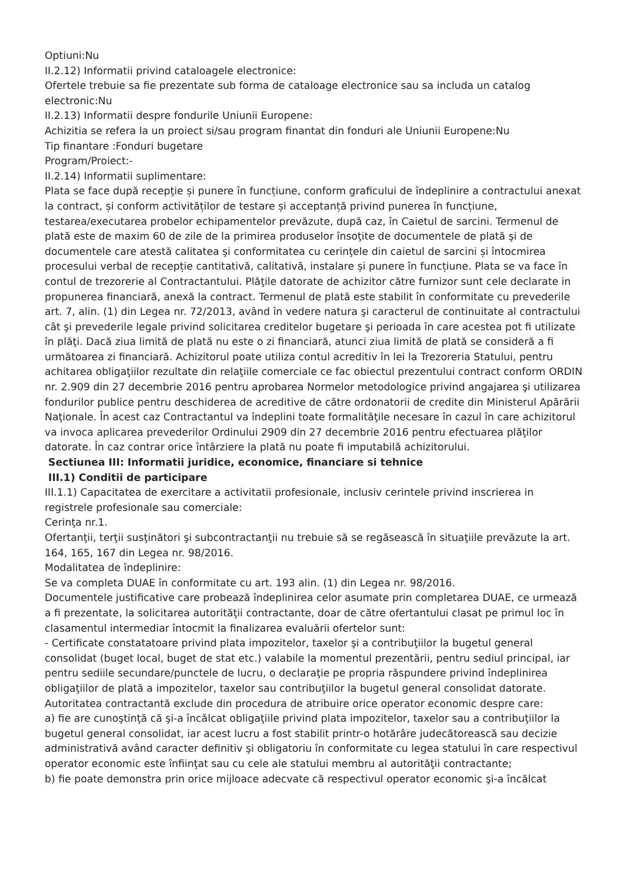Optiuni:Nu
II.2.12) Informatii privind cataloagele electronice:
Ofertele trebuie sa fie prezentate sub forma de cataloage electronice sau sa includa un catalog electronic:Nu
II.2.13) Informatii despre fondurile Uniunii Europene:
Achizitia se refera la un proiect si/sau program finantat din fonduri ale Uniunii Europene:Nu
Tip finantare :Fonduri bugetare
Program/Proiect:-
II.2.14) Informatii suplimentare:
Plata se face după recepţie și punere în funcțiune, conform graficului de îndeplinire a contractului anexat la contract, și conform activităților de testare și acceptanță privind punerea în funcțiune, testarea/executarea probelor echipamentelor prevăzute, după caz, în Caietul de sarcini. Termenul de plată este de maxim 60 de zile de la primirea produselor însoţite de documentele de plată şi de documentele care atestă calitatea şi conformitatea cu cerinţele din caietul de sarcini și întocmirea procesului verbal de recepție cantitativă, calitativă, instalare și punere în funcțiune. Plata se va face în contul de trezorerie al Contractantului. Plăţile datorate de achizitor către furnizor sunt cele declarate in propunerea financiară, anexă la contract. Termenul de plată este stabilit în conformitate cu prevederile art. 7, alin. (1) din Legea nr. 72/2013, având în vedere natura şi caracterul de continuitate al contractului cât şi prevederile legale privind solicitarea creditelor bugetare şi perioada în care acestea pot fi utilizate în plăţi. Dacă ziua limită de plată nu este o zi financiară, atunci ziua limită de plată se consideră a fi următoarea zi financiară. Achizitorul poate utiliza contul acreditiv în lei la Trezoreria Statului, pentru achitarea obligaţiilor rezultate din relaţiile comerciale ce fac obiectul prezentului contract conform ORDIN nr. 2.909 din 27 decembrie 2016 pentru aprobarea Normelor metodologice privind angajarea şi utilizarea fondurilor publice pentru deschiderea de acreditive de către ordonatorii de credite din Ministerul Apărării Naţionale. În acest caz Contractantul va îndeplini toate formalităţile necesare în cazul în care achizitorul va invoca aplicarea prevederilor Ordinului 2909 din 27 decembrie 2016 pentru efectuarea plăţilor datorate. În caz contrar orice întârziere la plată nu poate fi imputabilă achizitorului.
Sectiunea III: Informatii juridice, economice, financiare si tehnice
III.1) Conditii de participare
III.1.1) Capacitatea de exercitare a activitatii profesionale, inclusiv cerintele privind inscrierea in registrele profesionale sau comerciale:
Cerinţa nr.1.
Ofertanţii, terţii susţinători şi subcontractanţii nu trebuie să se regăsească în situaţiile prevăzute la art. 164, 165, 167 din Legea nr. 98/2016.
Modalitatea de îndeplinire:
Se va completa DUAE în conformitate cu art. 193 alin. (1) din Legea nr. 98/2016.
Documentele justificative care probează îndeplinirea celor asumate prin completarea DUAE, ce urmează a fi prezentate, la solicitarea autorităţii contractante, doar de către ofertantului clasat pe primul loc în clasamentul intermediar întocmit la finalizarea evaluării ofertelor sunt:
- Certificate constatatoare privind plata impozitelor, taxelor şi a contribuţiilor la bugetul general consolidat (buget local, buget de stat etc.) valabile la momentul prezentării, pentru sediul principal, iar pentru sediile secundare/punctele de lucru, o declaraţie pe propria răspundere privind îndeplinirea obligaţiilor de plată a impozitelor, taxelor sau contribuţiilor la bugetul general consolidat datorate.
Autoritatea contractantă exclude din procedura de atribuire orice operator economic despre care:
a) fie are cunoştinţă că şi-a încălcat obligaţiile privind plata impozitelor, taxelor sau a contribuţiilor la bugetul general consolidat, iar acest lucru a fost stabilit printr-o hotărâre judecătorească sau decizie administrativă având caracter definitiv şi obligatoriu în conformitate cu legea statului în care respectivul operator economic este înfiinţat sau cu cele ale statului membru al autorităţii contractante;
b) fie poate demonstra prin orice mijloace adecvate că respectivul operator economic şi-a încălcat